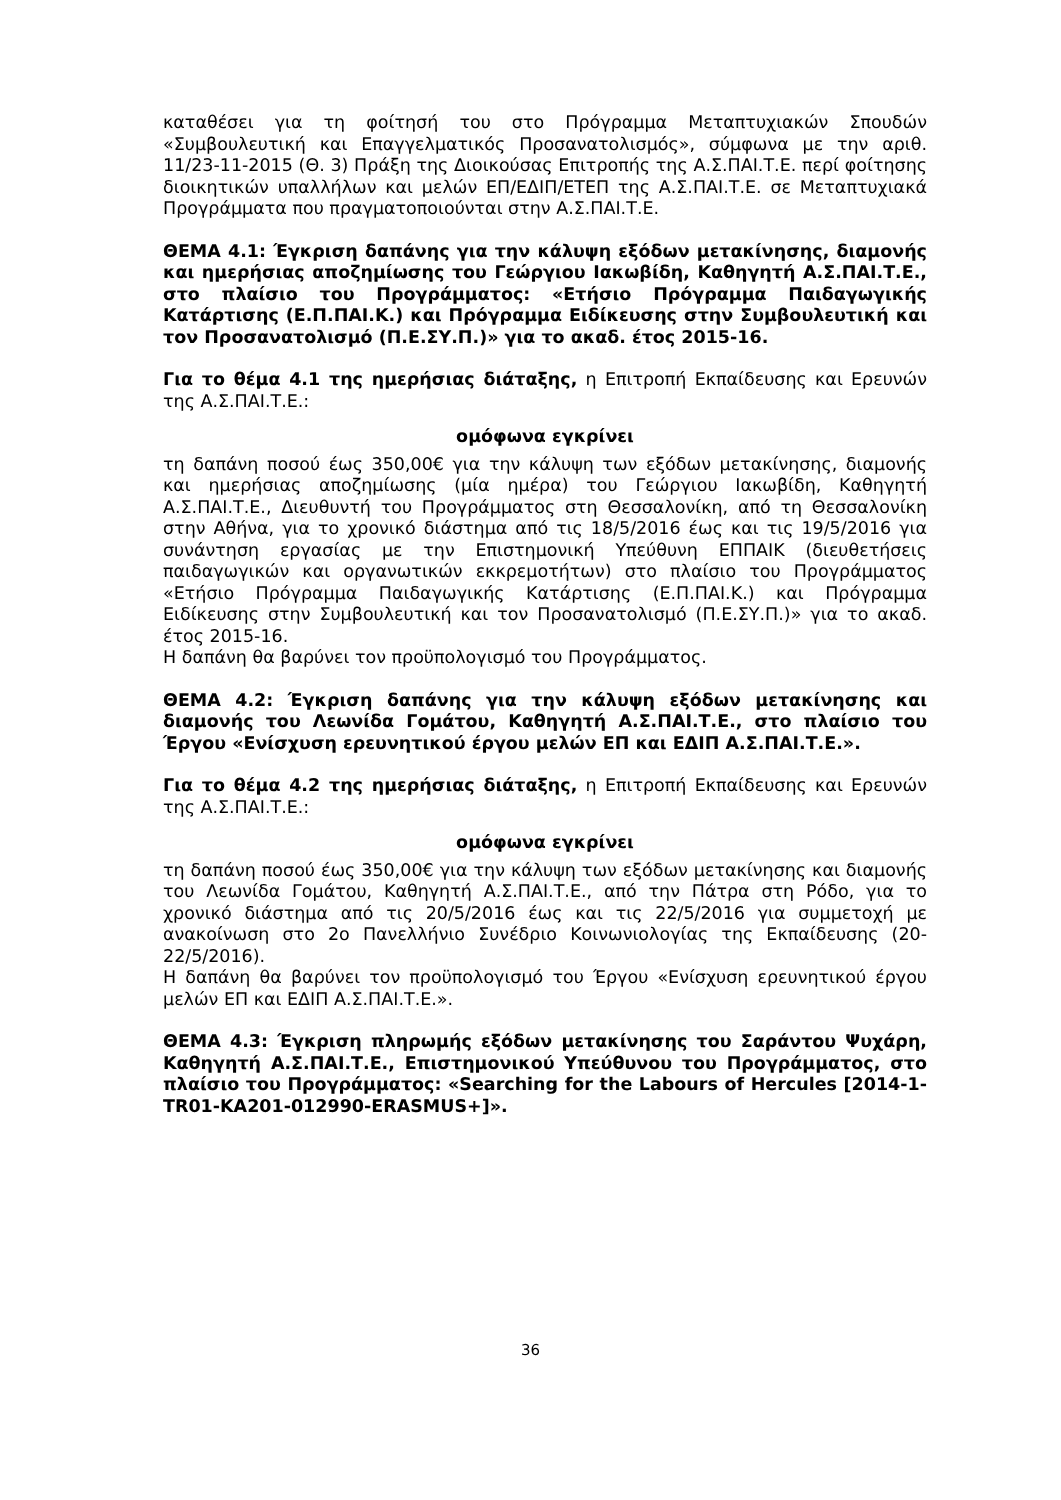καταθέσει για τη φοίτησή του στο Πρόγραμμα Μεταπτυχιακών Σπουδών «Συμβουλευτική και Επαγγελματικός Προσανατολισμός», σύμφωνα με την αριθ. 11/23-11-2015 (Θ. 3) Πράξη της Διοικούσας Επιτροπής της Α.Σ.ΠΑΙ.Τ.Ε. περί φοίτησης διοικητικών υπαλλήλων και μελών ΕΠ/ΕΔΙΠ/ΕΤΕΠ της Α.Σ.ΠΑΙ.Τ.Ε. σε Μεταπτυχιακά Προγράμματα που πραγματοποιούνται στην Α.Σ.ΠΑΙ.Τ.Ε.
ΘΕΜΑ 4.1: Έγκριση δαπάνης για την κάλυψη εξόδων μετακίνησης, διαμονής και ημερήσιας αποζημίωσης του Γεώργιου Ιακωβίδη, Καθηγητή Α.Σ.ΠΑΙ.Τ.Ε., στο πλαίσιο του Προγράμματος: «Ετήσιο Πρόγραμμα Παιδαγωγικής Κατάρτισης (Ε.Π.ΠΑΙ.Κ.) και Πρόγραμμα Ειδίκευσης στην Συμβουλευτική και τον Προσανατολισμό (Π.Ε.ΣΥ.Π.)» για το ακαδ. έτος 2015-16.
Για το θέμα 4.1 της ημερήσιας διάταξης, η Επιτροπή Εκπαίδευσης και Ερευνών της Α.Σ.ΠΑΙ.Τ.Ε.:
ομόφωνα εγκρίνει
τη δαπάνη ποσού έως 350,00€ για την κάλυψη των εξόδων μετακίνησης, διαμονής και ημερήσιας αποζημίωσης (μία ημέρα) του Γεώργιου Ιακωβίδη, Καθηγητή Α.Σ.ΠΑΙ.Τ.Ε., Διευθυντή του Προγράμματος στη Θεσσαλονίκη, από τη Θεσσαλονίκη στην Αθήνα, για το χρονικό διάστημα από τις 18/5/2016 έως και τις 19/5/2016 για συνάντηση εργασίας με την Επιστημονική Υπεύθυνη ΕΠΠΑΙΚ (διευθετήσεις παιδαγωγικών και οργανωτικών εκκρεμοτήτων) στο πλαίσιο του Προγράμματος «Ετήσιο Πρόγραμμα Παιδαγωγικής Κατάρτισης (Ε.Π.ΠΑΙ.Κ.) και Πρόγραμμα Ειδίκευσης στην Συμβουλευτική και τον Προσανατολισμό (Π.Ε.ΣΥ.Π.)» για το ακαδ. έτος 2015-16.
Η δαπάνη θα βαρύνει τον προϋπολογισμό του Προγράμματος.
ΘΕΜΑ 4.2: Έγκριση δαπάνης για την κάλυψη εξόδων μετακίνησης και διαμονής του Λεωνίδα Γομάτου, Καθηγητή Α.Σ.ΠΑΙ.Τ.Ε., στο πλαίσιο του Έργου «Ενίσχυση ερευνητικού έργου μελών ΕΠ και ΕΔΙΠ Α.Σ.ΠΑΙ.Τ.Ε.».
Για το θέμα 4.2 της ημερήσιας διάταξης, η Επιτροπή Εκπαίδευσης και Ερευνών της Α.Σ.ΠΑΙ.Τ.Ε.:
ομόφωνα εγκρίνει
τη δαπάνη ποσού έως 350,00€ για την κάλυψη των εξόδων μετακίνησης και διαμονής του Λεωνίδα Γομάτου, Καθηγητή Α.Σ.ΠΑΙ.Τ.Ε., από την Πάτρα στη Ρόδο, για το χρονικό διάστημα από τις 20/5/2016 έως και τις 22/5/2016 για συμμετοχή με ανακοίνωση στο 2ο Πανελλήνιο Συνέδριο Κοινωνιολογίας της Εκπαίδευσης (20-22/5/2016).
Η δαπάνη θα βαρύνει τον προϋπολογισμό του Έργου «Ενίσχυση ερευνητικού έργου μελών ΕΠ και ΕΔΙΠ Α.Σ.ΠΑΙ.Τ.Ε.».
ΘΕΜΑ 4.3: Έγκριση πληρωμής εξόδων μετακίνησης του Σαράντου Ψυχάρη, Καθηγητή Α.Σ.ΠΑΙ.Τ.Ε., Επιστημονικού Υπεύθυνου του Προγράμματος, στο πλαίσιο του Προγράμματος: «Searching for the Labours of Hercules [2014-1-TR01-KA201-012990-ERASMUS+]».
36